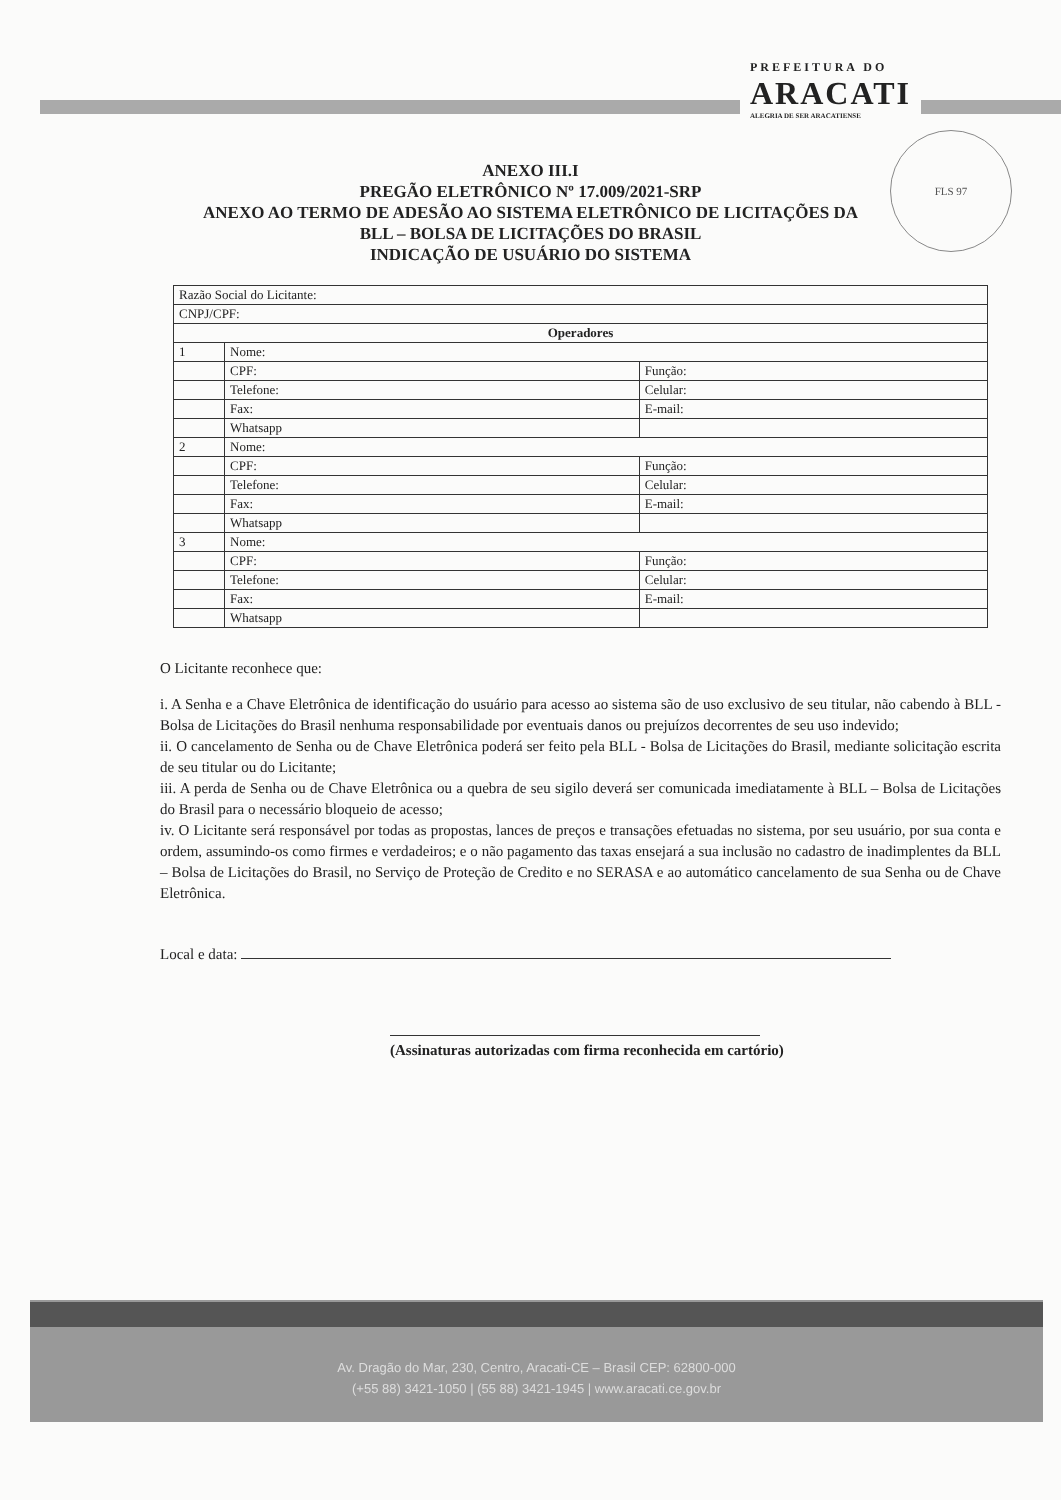PREFEITURA DO
ARACATI
ALEGRIA DE SER ARACATIENSE
FLS 97
ANEXO III.I
PREGÃO ELETRÔNICO Nº 17.009/2021-SRP
ANEXO AO TERMO DE ADESÃO AO SISTEMA ELETRÔNICO DE LICITAÇÕES DA
BLL – BOLSA DE LICITAÇÕES DO BRASIL
INDICAÇÃO DE USUÁRIO DO SISTEMA
| Razão Social do Licitante: | | |
| CNPJ/CPF: | | |
| Operadores | | |
| 1 | Nome: | |
| | CPF: | Função: |
| | Telefone: | Celular: |
| | Fax: | E-mail: |
| | Whatsapp | |
| 2 | Nome: | |
| | CPF: | Função: |
| | Telefone: | Celular: |
| | Fax: | E-mail: |
| | Whatsapp | |
| 3 | Nome: | |
| | CPF: | Função: |
| | Telefone: | Celular: |
| | Fax: | E-mail: |
| | Whatsapp | |
O Licitante reconhece que:
i. A Senha e a Chave Eletrônica de identificação do usuário para acesso ao sistema são de uso exclusivo de seu titular, não cabendo à BLL - Bolsa de Licitações do Brasil nenhuma responsabilidade por eventuais danos ou prejuízos decorrentes de seu uso indevido;
ii. O cancelamento de Senha ou de Chave Eletrônica poderá ser feito pela BLL - Bolsa de Licitações do Brasil, mediante solicitação escrita de seu titular ou do Licitante;
iii. A perda de Senha ou de Chave Eletrônica ou a quebra de seu sigilo deverá ser comunicada imediatamente à BLL – Bolsa de Licitações do Brasil para o necessário bloqueio de acesso;
iv. O Licitante será responsável por todas as propostas, lances de preços e transações efetuadas no sistema, por seu usuário, por sua conta e ordem, assumindo-os como firmes e verdadeiros; e o não pagamento das taxas ensejará a sua inclusão no cadastro de inadimplentes da BLL – Bolsa de Licitações do Brasil, no Serviço de Proteção de Credito e no SERASA e ao automático cancelamento de sua Senha ou de Chave Eletrônica.
Local e data:
(Assinaturas autorizadas com firma reconhecida em cartório)
Av. Dragão do Mar, 230, Centro, Aracati-CE – Brasil CEP: 62800-000
(+55 88) 3421-1050 | (55 88) 3421-1945 | www.aracati.ce.gov.br